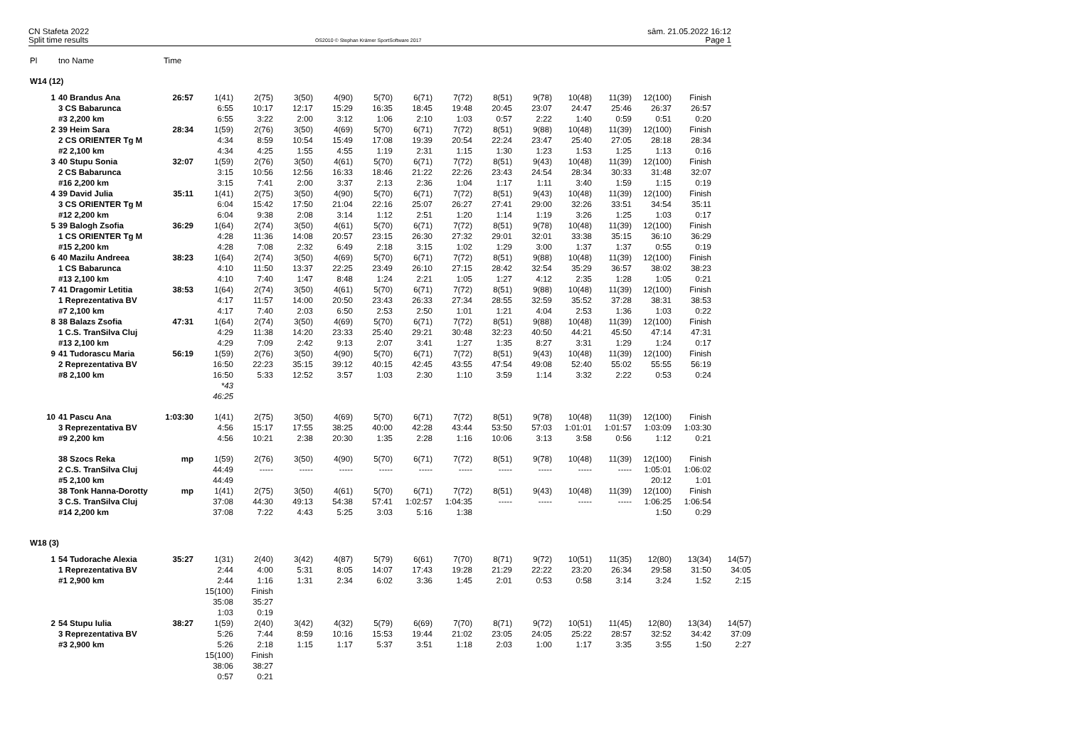CN Stafeta 2022
Split time results
OS2010 © Stephan Krämer SportSoftware 2017
sâm. 21.05.2022 16:12
Page 1
| Pl | tno Name | Time | | | | | | | | | | | | | | |
| --- | --- | --- | --- | --- | --- | --- | --- | --- | --- | --- | --- | --- | --- | --- | --- | --- |
| W14 (12) | | | | | | | | | | | | | | | | |
| 1 | 40 Brandus Ana | 26:57 | 1(41) | 2(75) | 3(50) | 4(90) | 5(70) | 6(71) | 7(72) | 8(51) | 9(78) | 10(48) | 11(39) | 12(100) | Finish | |
| | 3 CS Babarunca | | 6:55 | 10:17 | 12:17 | 15:29 | 16:35 | 18:45 | 19:48 | 20:45 | 23:07 | 24:47 | 25:46 | 26:37 | 26:57 | |
| | #3 2,200 km | | 6:55 | 3:22 | 2:00 | 3:12 | 1:06 | 2:10 | 1:03 | 0:57 | 2:22 | 1:40 | 0:59 | 0:51 | 0:20 | |
| 2 | 39 Heim Sara | 28:34 | 1(59) | 2(76) | 3(50) | 4(69) | 5(70) | 6(71) | 7(72) | 8(51) | 9(88) | 10(48) | 11(39) | 12(100) | Finish | |
| | 2 CS ORIENTER Tg M | | 4:34 | 8:59 | 10:54 | 15:49 | 17:08 | 19:39 | 20:54 | 22:24 | 23:47 | 25:40 | 27:05 | 28:18 | 28:34 | |
| | #2 2,100 km | | 4:34 | 4:25 | 1:55 | 4:55 | 1:19 | 2:31 | 1:15 | 1:30 | 1:23 | 1:53 | 1:25 | 1:13 | 0:16 | |
| 3 | 40 Stupu Sonia | 32:07 | 1(59) | 2(76) | 3(50) | 4(61) | 5(70) | 6(71) | 7(72) | 8(51) | 9(43) | 10(48) | 11(39) | 12(100) | Finish | |
| | 2 CS Babarunca | | 3:15 | 10:56 | 12:56 | 16:33 | 18:46 | 21:22 | 22:26 | 23:43 | 24:54 | 28:34 | 30:33 | 31:48 | 32:07 | |
| | #16 2,200 km | | 3:15 | 7:41 | 2:00 | 3:37 | 2:13 | 2:36 | 1:04 | 1:17 | 1:11 | 3:40 | 1:59 | 1:15 | 0:19 | |
| 4 | 39 David Julia | 35:11 | 1(41) | 2(75) | 3(50) | 4(90) | 5(70) | 6(71) | 7(72) | 8(51) | 9(43) | 10(48) | 11(39) | 12(100) | Finish | |
| | 3 CS ORIENTER Tg M | | 6:04 | 15:42 | 17:50 | 21:04 | 22:16 | 25:07 | 26:27 | 27:41 | 29:00 | 32:26 | 33:51 | 34:54 | 35:11 | |
| | #12 2,200 km | | 6:04 | 9:38 | 2:08 | 3:14 | 1:12 | 2:51 | 1:20 | 1:14 | 1:19 | 3:26 | 1:25 | 1:03 | 0:17 | |
| 5 | 39 Balogh Zsofia | 36:29 | 1(64) | 2(74) | 3(50) | 4(61) | 5(70) | 6(71) | 7(72) | 8(51) | 9(78) | 10(48) | 11(39) | 12(100) | Finish | |
| | 1 CS ORIENTER Tg M | | 4:28 | 11:36 | 14:08 | 20:57 | 23:15 | 26:30 | 27:32 | 29:01 | 32:01 | 33:38 | 35:15 | 36:10 | 36:29 | |
| | #15 2,200 km | | 4:28 | 7:08 | 2:32 | 6:49 | 2:18 | 3:15 | 1:02 | 1:29 | 3:00 | 1:37 | 1:37 | 0:55 | 0:19 | |
| 6 | 40 Mazilu Andreea | 38:23 | 1(64) | 2(74) | 3(50) | 4(69) | 5(70) | 6(71) | 7(72) | 8(51) | 9(88) | 10(48) | 11(39) | 12(100) | Finish | |
| | 1 CS Babarunca | | 4:10 | 11:50 | 13:37 | 22:25 | 23:49 | 26:10 | 27:15 | 28:42 | 32:54 | 35:29 | 36:57 | 38:02 | 38:23 | |
| | #13 2,100 km | | 4:10 | 7:40 | 1:47 | 8:48 | 1:24 | 2:21 | 1:05 | 1:27 | 4:12 | 2:35 | 1:28 | 1:05 | 0:21 | |
| 7 | 41 Dragomir Letitia | 38:53 | 1(64) | 2(74) | 3(50) | 4(61) | 5(70) | 6(71) | 7(72) | 8(51) | 9(88) | 10(48) | 11(39) | 12(100) | Finish | |
| | 1 Reprezentativa BV | | 4:17 | 11:57 | 14:00 | 20:50 | 23:43 | 26:33 | 27:34 | 28:55 | 32:59 | 35:52 | 37:28 | 38:31 | 38:53 | |
| | #7 2,100 km | | 4:17 | 7:40 | 2:03 | 6:50 | 2:53 | 2:50 | 1:01 | 1:21 | 4:04 | 2:53 | 1:36 | 1:03 | 0:22 | |
| 8 | 38 Balazs Zsofia | 47:31 | 1(64) | 2(74) | 3(50) | 4(69) | 5(70) | 6(71) | 7(72) | 8(51) | 9(88) | 10(48) | 11(39) | 12(100) | Finish | |
| | 1 C.S. TranSilva Cluj | | 4:29 | 11:38 | 14:20 | 23:33 | 25:40 | 29:21 | 30:48 | 32:23 | 40:50 | 44:21 | 45:50 | 47:14 | 47:31 | |
| | #13 2,100 km | | 4:29 | 7:09 | 2:42 | 9:13 | 2:07 | 3:41 | 1:27 | 1:35 | 8:27 | 3:31 | 1:29 | 1:24 | 0:17 | |
| 9 | 41 Tudorascu Maria | 56:19 | 1(59) | 2(76) | 3(50) | 4(90) | 5(70) | 6(71) | 7(72) | 8(51) | 9(43) | 10(48) | 11(39) | 12(100) | Finish | |
| | 2 Reprezentativa BV | | 16:50 | 22:23 | 35:15 | 39:12 | 40:15 | 42:45 | 43:55 | 47:54 | 49:08 | 52:40 | 55:02 | 55:55 | 56:19 | |
| | #8 2,100 km | | 16:50 | 5:33 | 12:52 | 3:57 | 1:03 | 2:30 | 1:10 | 3:59 | 1:14 | 3:32 | 2:22 | 0:53 | 0:24 | |
| | | | *43 | | | | | | | | | | | | | |
| | | | 46:25 | | | | | | | | | | | | | |
| 10 | 41 Pascu Ana | 1:03:30 | 1(41) | 2(75) | 3(50) | 4(69) | 5(70) | 6(71) | 7(72) | 8(51) | 9(78) | 10(48) | 11(39) | 12(100) | Finish | |
| | 3 Reprezentativa BV | | 4:56 | 15:17 | 17:55 | 38:25 | 40:00 | 42:28 | 43:44 | 53:50 | 57:03 | 1:01:01 | 1:01:57 | 1:03:09 | 1:03:30 | |
| | #9 2,200 km | | 4:56 | 10:21 | 2:38 | 20:30 | 1:35 | 2:28 | 1:16 | 10:06 | 3:13 | 3:58 | 0:56 | 1:12 | 0:21 | |
| | 38 Szocs Reka | mp | 1(59) | 2(76) | 3(50) | 4(90) | 5(70) | 6(71) | 7(72) | 8(51) | 9(78) | 10(48) | 11(39) | 12(100) | Finish | |
| | 2 C.S. TranSilva Cluj | | 44:49 | ----- | ----- | ----- | ----- | ----- | ----- | ----- | ----- | ----- | ----- | 1:05:01 | 1:06:02 | |
| | #5 2,100 km | | 44:49 | | | | | | | | | | | 20:12 | 1:01 | |
| | 38 Tonk Hanna-Dorotty | mp | 1(41) | 2(75) | 3(50) | 4(61) | 5(70) | 6(71) | 7(72) | 8(51) | 9(43) | 10(48) | 11(39) | 12(100) | Finish | |
| | 3 C.S. TranSilva Cluj | | 37:08 | 44:30 | 49:13 | 54:38 | 57:41 | 1:02:57 | 1:04:35 | ----- | ----- | ----- | ----- | 1:06:25 | 1:06:54 | |
| | #14 2,200 km | | 37:08 | 7:22 | 4:43 | 5:25 | 3:03 | 5:16 | 1:38 | | | | | 1:50 | 0:29 | |
| W18 (3) | | | | | | | | | | | | | | | | |
| 1 | 54 Tudorache Alexia | 35:27 | 1(31) | 2(40) | 3(42) | 4(87) | 5(79) | 6(61) | 7(70) | 8(71) | 9(72) | 10(51) | 11(35) | 12(80) | 13(34) | 14(57) |
| | 1 Reprezentativa BV | | 2:44 | 4:00 | 5:31 | 8:05 | 14:07 | 17:43 | 19:28 | 21:29 | 22:22 | 23:20 | 26:34 | 29:58 | 31:50 | 34:05 |
| | #1 2,900 km | | 2:44 | 1:16 | 1:31 | 2:34 | 6:02 | 3:36 | 1:45 | 2:01 | 0:53 | 0:58 | 3:14 | 3:24 | 1:52 | 2:15 |
| | | | 15(100) | Finish | | | | | | | | | | | | |
| | | | 35:08 | 35:27 | | | | | | | | | | | | |
| | | | 1:03 | 0:19 | | | | | | | | | | | | |
| 2 | 54 Stupu Iulia | 38:27 | 1(59) | 2(40) | 3(42) | 4(32) | 5(79) | 6(69) | 7(70) | 8(71) | 9(72) | 10(51) | 11(45) | 12(80) | 13(34) | 14(57) |
| | 3 Reprezentativa BV | | 5:26 | 7:44 | 8:59 | 10:16 | 15:53 | 19:44 | 21:02 | 23:05 | 24:05 | 25:22 | 28:57 | 32:52 | 34:42 | 37:09 |
| | #3 2,900 km | | 5:26 | 2:18 | 1:15 | 1:17 | 5:37 | 3:51 | 1:18 | 2:03 | 1:00 | 1:17 | 3:35 | 3:55 | 1:50 | 2:27 |
| | | | 15(100) | Finish | | | | | | | | | | | | |
| | | | 38:06 | 38:27 | | | | | | | | | | | | |
| | | | 0:57 | 0:21 | | | | | | | | | | | | |